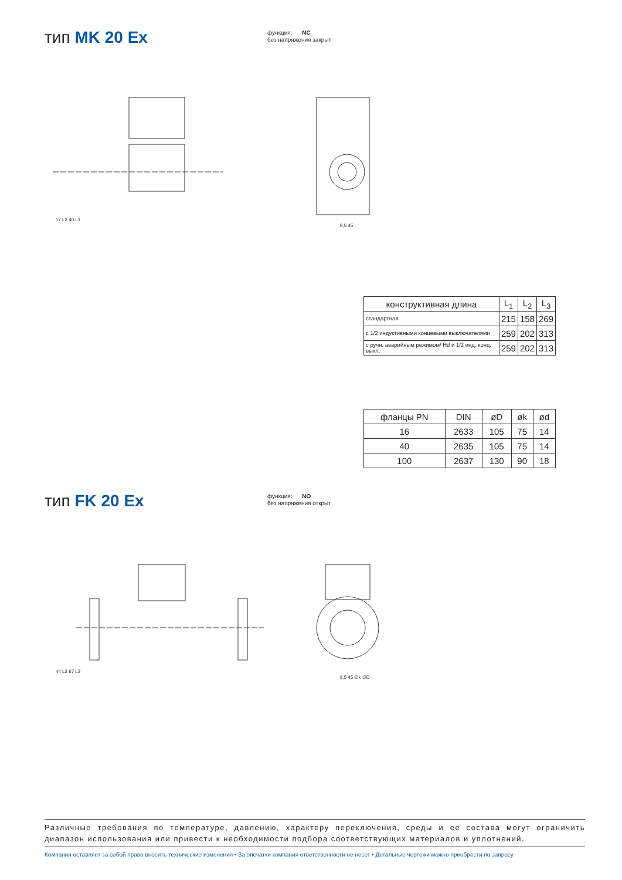тип MK 20 Ex
функция: NC
без напряжения закрыт
17 L2 40 L1
8,5 45
| конструктивная длина | L<sub>1</sub> | L<sub>2</sub> | L<sub>3</sub> |
| --- | --- | --- | --- |
| стандартная | 215 | 158 | 269 |
| с 1/2 индуктивными концевыми выключателями | 259 | 202 | 313 |
| с ручн. аварийным режимом/ Hd и 1/2 инд. конц. выкл. | 259 | 202 | 313 |
| фланцы PN | DIN | øD | øk | ød |
| --- | --- | --- | --- | --- |
| 16 | 2633 | 105 | 75 | 14 |
| 40 | 2635 | 105 | 75 | 14 |
| 100 | 2637 | 130 | 90 | 18 |
тип FK 20 Ex
функция: NO
без напряжения открыт
44 L2 67 L3
8,5 45 ∅k ∅D
Различные требования по температуре, давлению, характеру переключения, среды и ее состава могут ограничить диапазон использования или привести к необходимости подбора соответствующих материалов и уплотнений.
Компания оставляет за собой право вносить технические изменения • За опечатки компания ответственности не несет • Детальные чертежи можно приобрести по запросу